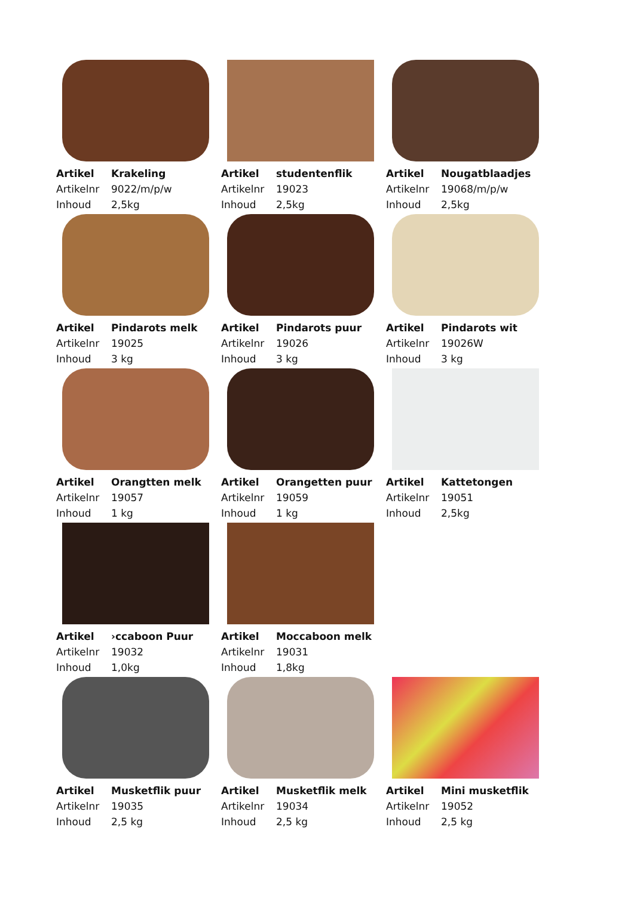| Artikel | Krakeling |
| Artikelnr | 9022/m/p/w |
| Inhoud | 2,5kg |
| Artikel | studentenflik |
| Artikelnr | 19023 |
| Inhoud | 2,5kg |
| Artikel | Nougatblaadjes |
| Artikelnr | 19068/m/p/w |
| Inhoud | 2,5kg |
| Artikel | Pindarots melk |
| Artikelnr | 19025 |
| Inhoud | 3 kg |
| Artikel | Pindarots puur |
| Artikelnr | 19026 |
| Inhoud | 3 kg |
| Artikel | Pindarots wit |
| Artikelnr | 19026W |
| Inhoud | 3 kg |
| Artikel | Orangtten melk |
| Artikelnr | 19057 |
| Inhoud | 1 kg |
| Artikel | Orangetten puur |
| Artikelnr | 19059 |
| Inhoud | 1 kg |
| Artikel | Kattetongen |
| Artikelnr | 19051 |
| Inhoud | 2,5kg |
| Artikel | ›ccaboon Puur |
| Artikelnr | 19032 |
| Inhoud | 1,0kg |
| Artikel | Moccaboon melk |
| Artikelnr | 19031 |
| Inhoud | 1,8kg |
| Artikel | Musketflik puur |
| Artikelnr | 19035 |
| Inhoud | 2,5 kg |
| Artikel | Musketflik melk |
| Artikelnr | 19034 |
| Inhoud | 2,5 kg |
| Artikel | Mini musketflik |
| Artikelnr | 19052 |
| Inhoud | 2,5 kg |